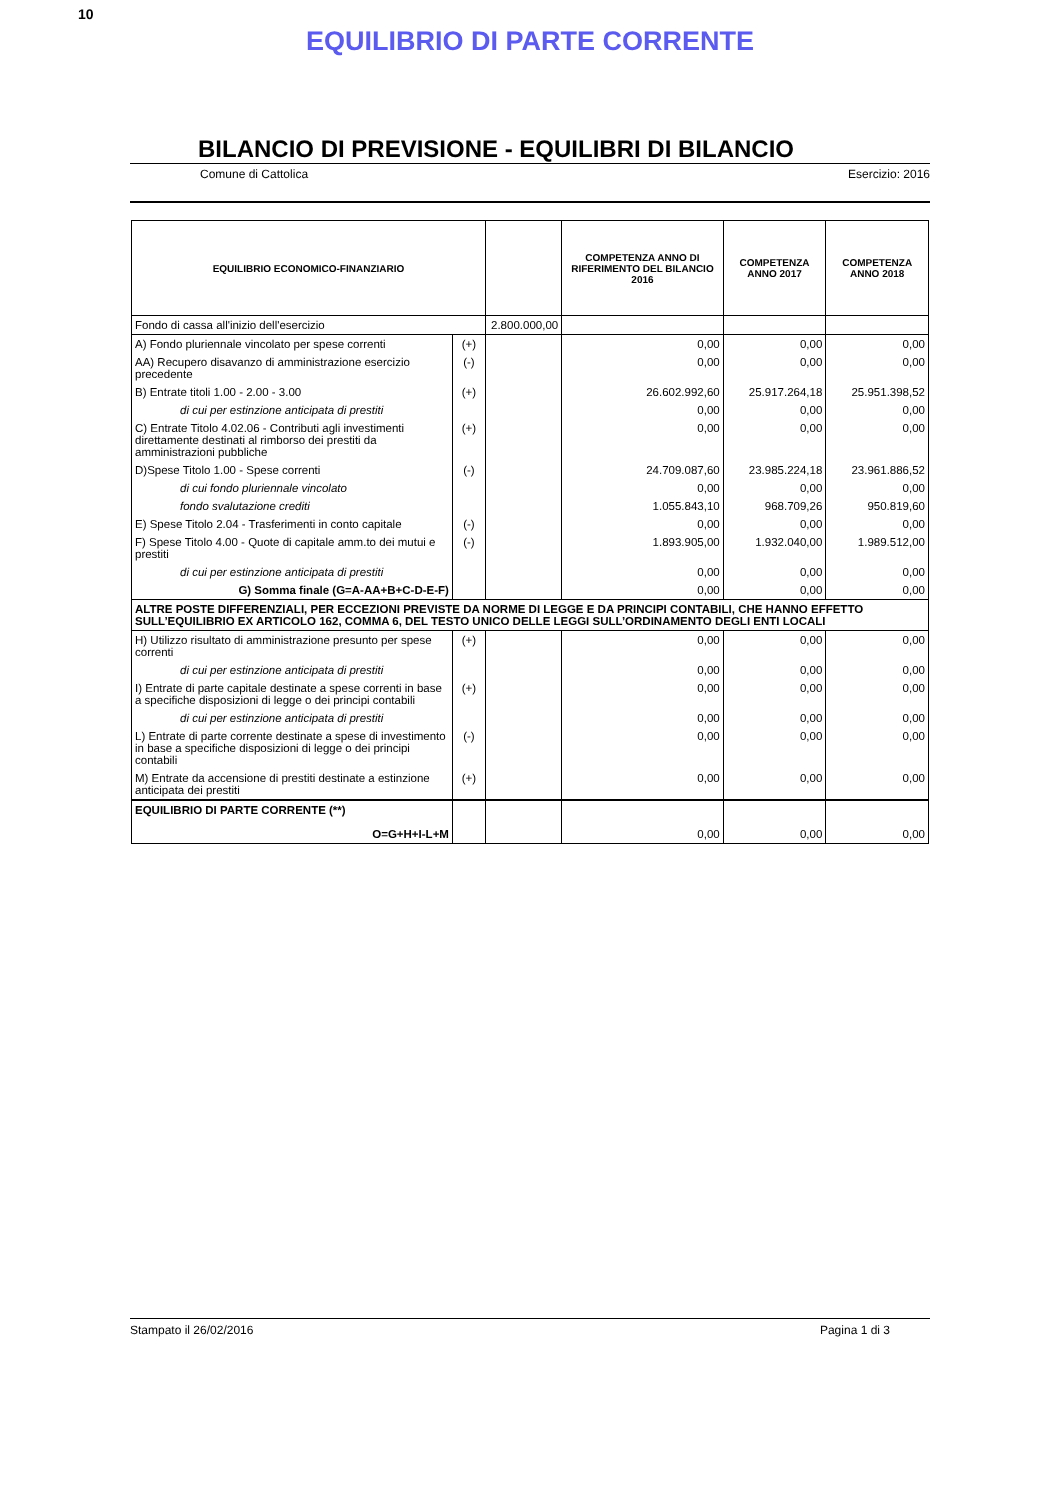10
EQUILIBRIO DI PARTE CORRENTE
BILANCIO DI PREVISIONE - EQUILIBRI DI BILANCIO
Comune di Cattolica Esercizio: 2016
| EQUILIBRIO ECONOMICO-FINANZIARIO | | | COMPETENZA ANNO DI RIFERIMENTO DEL BILANCIO 2016 | COMPETENZA ANNO 2017 | COMPETENZA ANNO 2018 |
| --- | --- | --- | --- | --- | --- |
| Fondo di cassa all'inizio dell'esercizio | | 2.800.000,00 | | | |
| A) Fondo pluriennale vincolato per spese correnti | (+) | | 0,00 | 0,00 | 0,00 |
| AA) Recupero disavanzo di amministrazione esercizio precedente | (-) | | 0,00 | 0,00 | 0,00 |
| B) Entrate titoli 1.00 - 2.00 - 3.00 | (+) | | 26.602.992,60 | 25.917.264,18 | 25.951.398,52 |
| di cui per estinzione anticipata di prestiti | | | 0,00 | 0,00 | 0,00 |
| C) Entrate Titolo 4.02.06 - Contributi agli investimenti direttamente destinati al rimborso dei prestiti da amministrazioni pubbliche | (+) | | 0,00 | 0,00 | 0,00 |
| D)Spese Titolo 1.00 - Spese correnti | (-) | | 24.709.087,60 | 23.985.224,18 | 23.961.886,52 |
| di cui fondo pluriennale vincolato | | | 0,00 | 0,00 | 0,00 |
| fondo svalutazione crediti | | | 1.055.843,10 | 968.709,26 | 950.819,60 |
| E) Spese Titolo 2.04 - Trasferimenti in conto capitale | (-) | | 0,00 | 0,00 | 0,00 |
| F) Spese Titolo 4.00 - Quote di capitale amm.to dei mutui e prestiti | (-) | | 1.893.905,00 | 1.932.040,00 | 1.989.512,00 |
| di cui per estinzione anticipata di prestiti | | | 0,00 | 0,00 | 0,00 |
| G) Somma finale (G=A-AA+B+C-D-E-F) | | | 0,00 | 0,00 | 0,00 |
| ALTRE POSTE DIFFERENZIALI, PER ECCEZIONI PREVISTE DA NORME DI LEGGE E DA PRINCIPI CONTABILI, CHE HANNO EFFETTO SULL’EQUILIBRIO EX ARTICOLO 162, COMMA 6, DEL TESTO UNICO DELLE LEGGI SULL’ORDINAMENTO DEGLI ENTI LOCALI | | | | | |
| H) Utilizzo risultato di amministrazione presunto per spese correnti | (+) | | 0,00 | 0,00 | 0,00 |
| di cui per estinzione anticipata di prestiti | | | 0,00 | 0,00 | 0,00 |
| I) Entrate di parte capitale destinate a spese correnti in base a specifiche disposizioni di legge o dei principi contabili | (+) | | 0,00 | 0,00 | 0,00 |
| di cui per estinzione anticipata di prestiti | | | 0,00 | 0,00 | 0,00 |
| L) Entrate di parte corrente destinate a spese di investimento in base a specifiche disposizioni di legge o dei principi contabili | (-) | | 0,00 | 0,00 | 0,00 |
| M) Entrate da accensione di prestiti destinate a estinzione anticipata dei prestiti | (+) | | 0,00 | 0,00 | 0,00 |
| EQUILIBRIO DI PARTE CORRENTE (**) O=G+H+I-L+M | | | 0,00 | 0,00 | 0,00 |
Stampato il 26/02/2016 Pagina 1 di 3